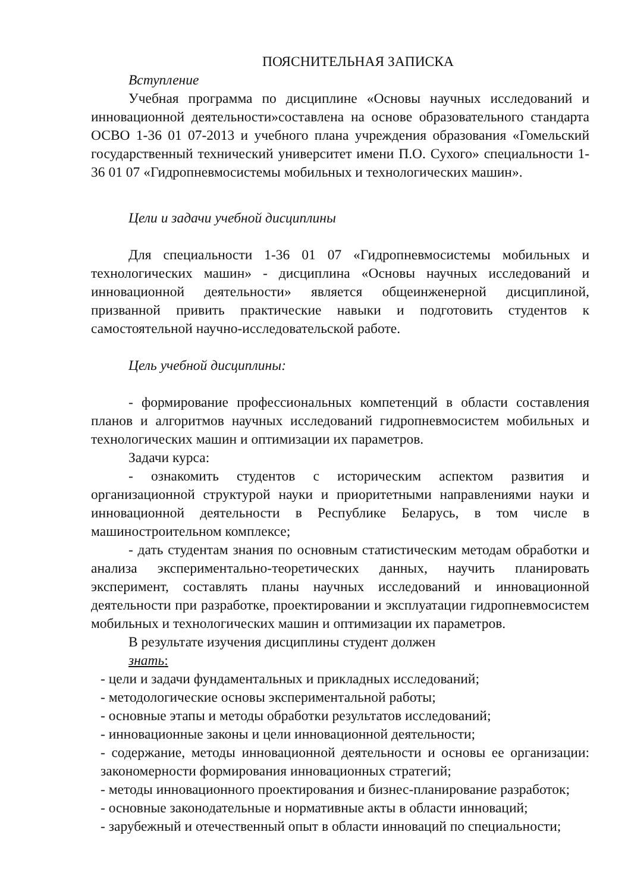ПОЯСНИТЕЛЬНАЯ ЗАПИСКА
Вступление
Учебная программа по дисциплине «Основы научных исследований и инновационной деятельности»составлена на основе образовательного стандарта ОСВО 1-36 01 07-2013 и учебного плана учреждения образования «Гомельский государственный технический университет имени П.О. Сухого» специальности 1-36 01 07 «Гидропневмосистемы мобильных и технологических машин».
Цели и задачи учебной дисциплины
Для специальности 1-36 01 07 «Гидропневмосистемы мобильных и технологических машин» - дисциплина «Основы научных исследований и инновационной деятельности» является общеинженерной дисциплиной, призванной привить практические навыки и подготовить студентов к самостоятельной научно-исследовательской работе.
Цель учебной дисциплины:
- формирование профессиональных компетенций в области составления планов и алгоритмов научных исследований гидропневмосистем мобильных и технологических машин и оптимизации их параметров.
Задачи курса:
- ознакомить студентов с историческим аспектом развития и организационной структурой науки и приоритетными направлениями науки и инновационной деятельности в Республике Беларусь, в том числе в машиностроительном комплексе;
- дать студентам знания по основным статистическим методам обработки и анализа экспериментально-теоретических данных, научить планировать эксперимент, составлять планы научных исследований и инновационной деятельности при разработке, проектировании и эксплуатации гидропневмосистем мобильных и технологических машин и оптимизации их параметров.
В результате изучения дисциплины студент должен
знать:
- цели и задачи фундаментальных и прикладных исследований;
- методологические основы экспериментальной работы;
- основные этапы и методы обработки результатов исследований;
- инновационные законы и цели инновационной деятельности;
- содержание, методы инновационной деятельности и основы ее организации: закономерности формирования инновационных стратегий;
- методы инновационного проектирования и бизнес-планирование разработок;
- основные законодательные и нормативные акты в области инноваций;
- зарубежный и отечественный опыт в области инноваций по специальности;